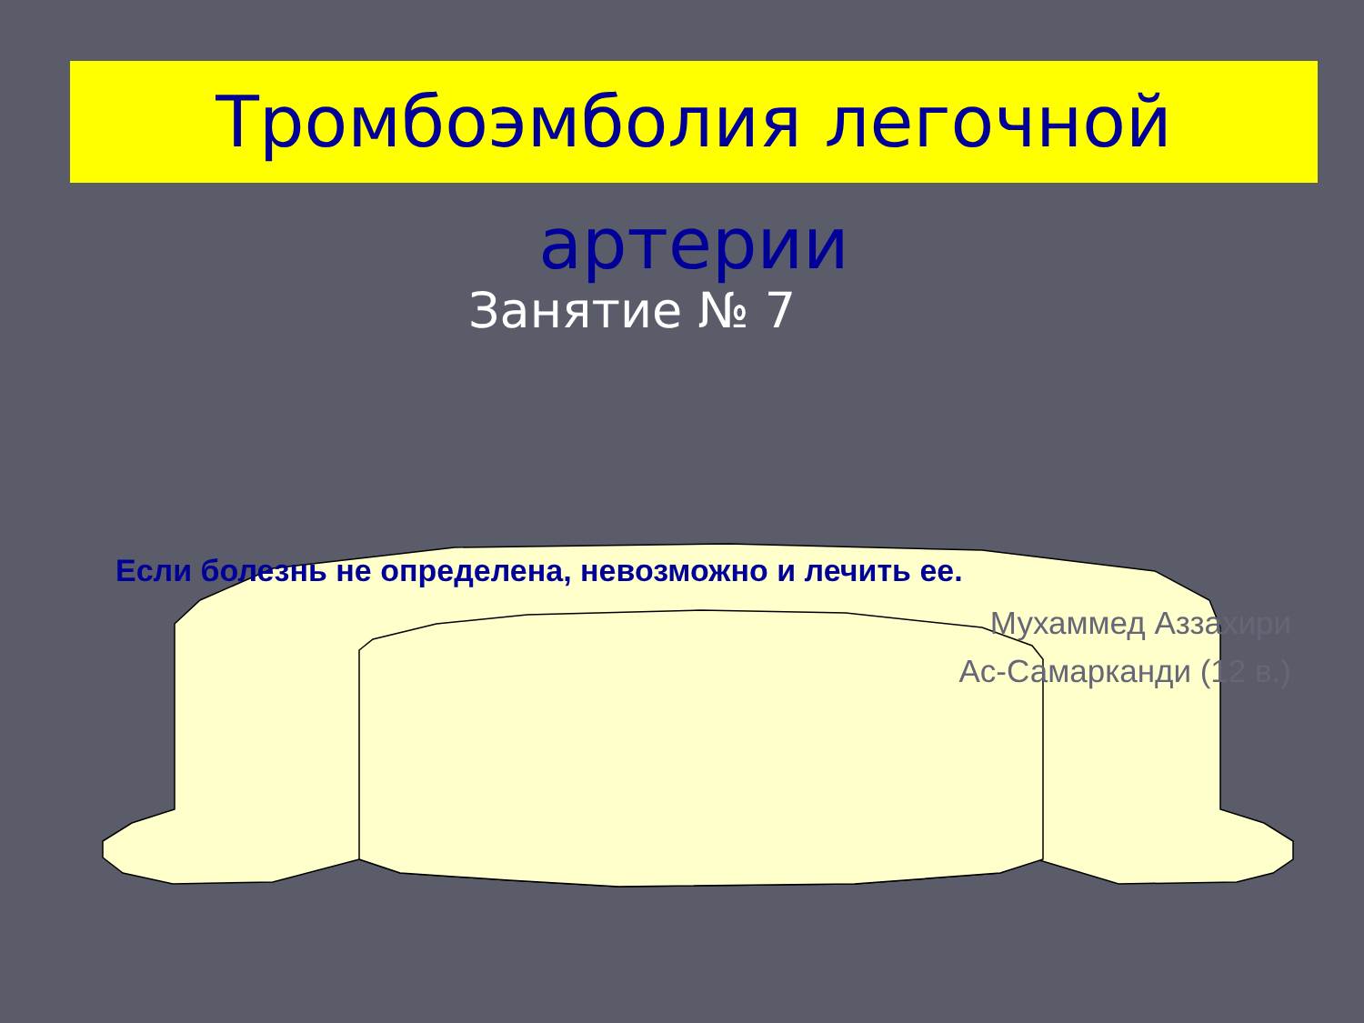Тромбоэмболия легочной артерии
Занятие № 7
Если болезнь не определена, невозможно и лечить ее.
Мухаммед Аззахири
Ас-Самарканди (12 в.)